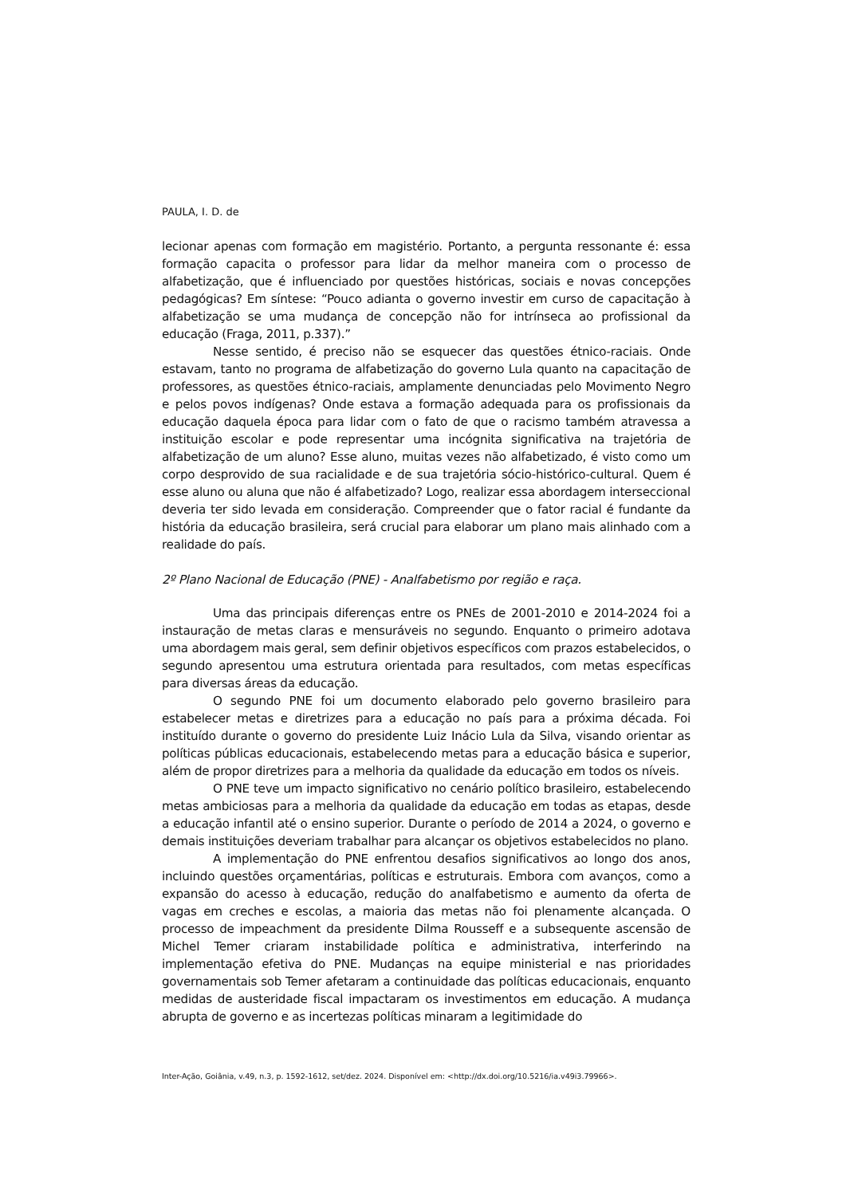PAULA, I. D. de
lecionar apenas com formação em magistério. Portanto, a pergunta ressonante é: essa formação capacita o professor para lidar da melhor maneira com o processo de alfabetização, que é influenciado por questões históricas, sociais e novas concepções pedagógicas? Em síntese: “Pouco adianta o governo investir em curso de capacitação à alfabetização se uma mudança de concepção não for intrínseca ao profissional da educação (Fraga, 2011, p.337).”
Nesse sentido, é preciso não se esquecer das questões étnico-raciais. Onde estavam, tanto no programa de alfabetização do governo Lula quanto na capacitação de professores, as questões étnico-raciais, amplamente denunciadas pelo Movimento Negro e pelos povos indígenas? Onde estava a formação adequada para os profissionais da educação daquela época para lidar com o fato de que o racismo também atravessa a instituição escolar e pode representar uma incógnita significativa na trajetória de alfabetização de um aluno? Esse aluno, muitas vezes não alfabetizado, é visto como um corpo desprovido de sua racialidade e de sua trajetória sócio-histórico-cultural. Quem é esse aluno ou aluna que não é alfabetizado? Logo, realizar essa abordagem interseccional deveria ter sido levada em consideração. Compreender que o fator racial é fundante da história da educação brasileira, será crucial para elaborar um plano mais alinhado com a realidade do país.
2º Plano Nacional de Educação (PNE) - Analfabetismo por região e raça.
Uma das principais diferenças entre os PNEs de 2001-2010 e 2014-2024 foi a instauração de metas claras e mensuráveis no segundo. Enquanto o primeiro adotava uma abordagem mais geral, sem definir objetivos específicos com prazos estabelecidos, o segundo apresentou uma estrutura orientada para resultados, com metas específicas para diversas áreas da educação.
O segundo PNE foi um documento elaborado pelo governo brasileiro para estabelecer metas e diretrizes para a educação no país para a próxima década. Foi instituído durante o governo do presidente Luiz Inácio Lula da Silva, visando orientar as políticas públicas educacionais, estabelecendo metas para a educação básica e superior, além de propor diretrizes para a melhoria da qualidade da educação em todos os níveis.
O PNE teve um impacto significativo no cenário político brasileiro, estabelecendo metas ambiciosas para a melhoria da qualidade da educação em todas as etapas, desde a educação infantil até o ensino superior. Durante o período de 2014 a 2024, o governo e demais instituições deveriam trabalhar para alcançar os objetivos estabelecidos no plano.
A implementação do PNE enfrentou desafios significativos ao longo dos anos, incluindo questões orçamentárias, políticas e estruturais. Embora com avanços, como a expansão do acesso à educação, redução do analfabetismo e aumento da oferta de vagas em creches e escolas, a maioria das metas não foi plenamente alcançada. O processo de impeachment da presidente Dilma Rousseff e a subsequente ascensão de Michel Temer criaram instabilidade política e administrativa, interferindo na implementação efetiva do PNE. Mudanças na equipe ministerial e nas prioridades governamentais sob Temer afetaram a continuidade das políticas educacionais, enquanto medidas de austeridade fiscal impactaram os investimentos em educação. A mudança abrupta de governo e as incertezas políticas minaram a legitimidade do
Inter-Ação, Goiânia, v.49, n.3, p. 1592-1612, set/dez. 2024. Disponível em: <http://dx.doi.org/10.5216/ia.v49i3.79966>.